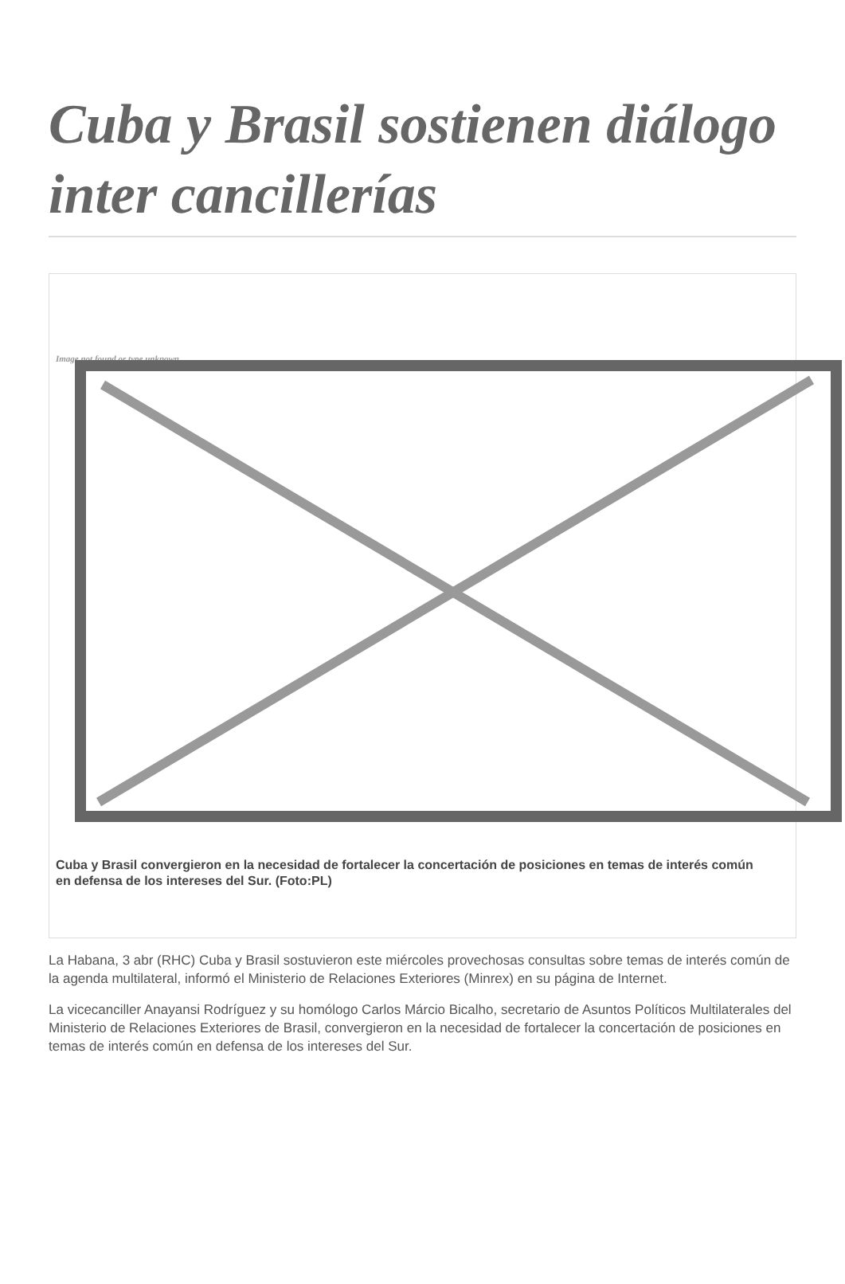Cuba y Brasil sostienen diálogo inter cancillerías
Image not found or type unknown
Cuba y Brasil convergieron en la necesidad de fortalecer la concertación de posiciones en temas de interés común
en defensa de los intereses del Sur. (Foto:PL)
La Habana, 3 abr (RHC) Cuba y Brasil sostuvieron este miércoles provechosas consultas sobre temas de interés común de la agenda multilateral, informó el Ministerio de Relaciones Exteriores (Minrex) en su página de Internet.
La vicecanciller Anayansi Rodríguez y su homólogo Carlos Márcio Bicalho, secretario de Asuntos Políticos Multilaterales del Ministerio de Relaciones Exteriores de Brasil, convergieron en la necesidad de fortalecer la concertación de posiciones en temas de interés común en defensa de los intereses del Sur.